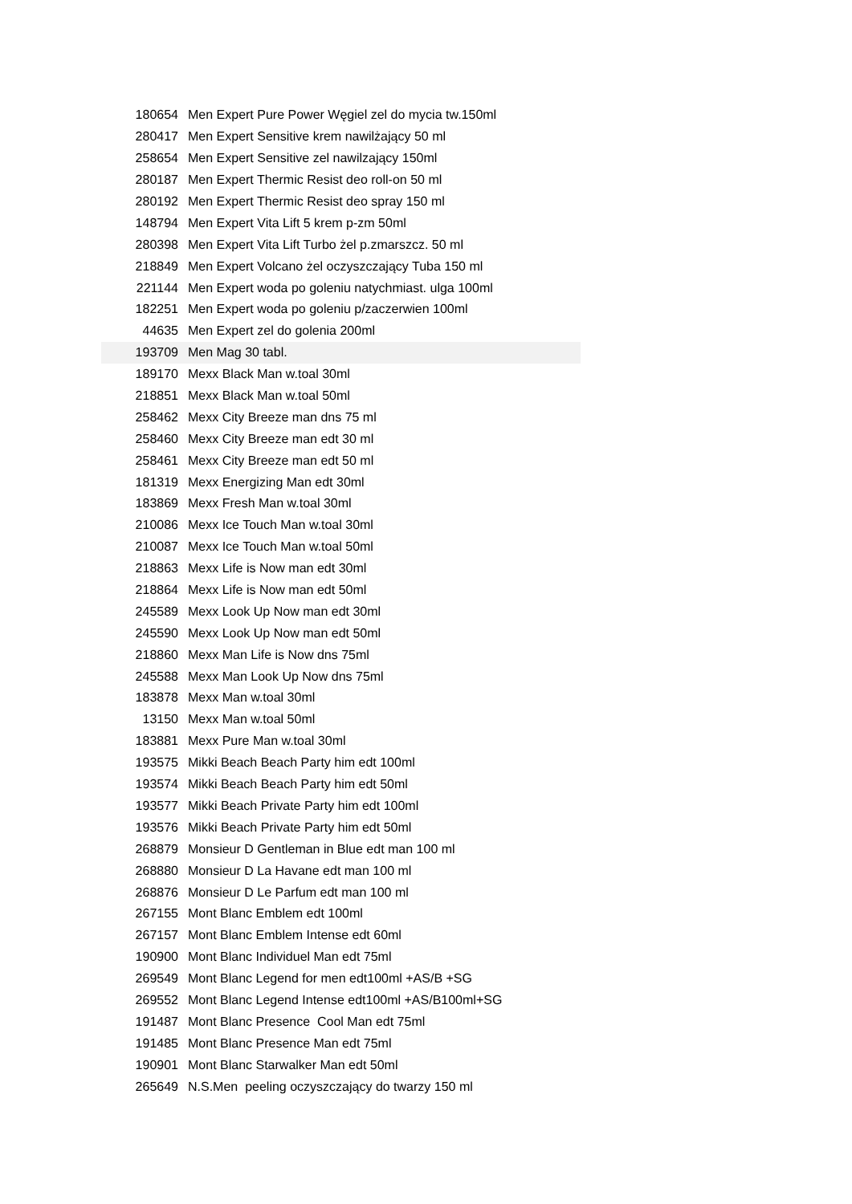| 180654 | Men Expert Pure Power Węgiel zel do mycia tw.150ml |
| 280417 | Men Expert Sensitive krem nawilżający 50 ml |
| 258654 | Men Expert Sensitive zel nawilzający 150ml |
| 280187 | Men Expert Thermic Resist deo roll-on 50 ml |
| 280192 | Men Expert Thermic Resist deo spray 150 ml |
| 148794 | Men Expert Vita Lift 5 krem p-zm 50ml |
| 280398 | Men Expert Vita Lift Turbo żel p.zmarszcz. 50 ml |
| 218849 | Men Expert Volcano żel oczyszczający Tuba 150 ml |
| 221144 | Men Expert woda po goleniu natychmiast. ulga 100ml |
| 182251 | Men Expert woda po goleniu p/zaczerwien 100ml |
| 44635 | Men Expert zel do golenia 200ml |
| 193709 | Men Mag 30 tabl. |
| 189170 | Mexx Black Man w.toal 30ml |
| 218851 | Mexx Black Man w.toal 50ml |
| 258462 | Mexx City Breeze man dns 75 ml |
| 258460 | Mexx City Breeze man edt 30 ml |
| 258461 | Mexx City Breeze man edt 50 ml |
| 181319 | Mexx Energizing Man edt 30ml |
| 183869 | Mexx Fresh Man w.toal 30ml |
| 210086 | Mexx Ice Touch Man w.toal 30ml |
| 210087 | Mexx Ice Touch Man w.toal 50ml |
| 218863 | Mexx Life is Now man edt 30ml |
| 218864 | Mexx Life is Now man edt 50ml |
| 245589 | Mexx Look Up Now man edt 30ml |
| 245590 | Mexx Look Up Now man edt 50ml |
| 218860 | Mexx Man Life is Now dns 75ml |
| 245588 | Mexx Man Look Up Now dns 75ml |
| 183878 | Mexx Man w.toal 30ml |
| 13150 | Mexx Man w.toal 50ml |
| 183881 | Mexx Pure Man w.toal 30ml |
| 193575 | Mikki Beach Beach Party him edt 100ml |
| 193574 | Mikki Beach Beach Party him edt 50ml |
| 193577 | Mikki Beach Private Party him edt 100ml |
| 193576 | Mikki Beach Private Party him edt 50ml |
| 268879 | Monsieur D Gentleman in Blue edt man 100 ml |
| 268880 | Monsieur D La Havane edt man 100 ml |
| 268876 | Monsieur D Le Parfum edt man 100 ml |
| 267155 | Mont Blanc Emblem edt 100ml |
| 267157 | Mont Blanc Emblem Intense edt 60ml |
| 190900 | Mont Blanc Individuel Man edt 75ml |
| 269549 | Mont Blanc Legend for men edt100ml +AS/B +SG |
| 269552 | Mont Blanc Legend Intense edt100ml +AS/B100ml+SG |
| 191487 | Mont Blanc Presence Cool Man edt 75ml |
| 191485 | Mont Blanc Presence Man edt 75ml |
| 190901 | Mont Blanc Starwalker Man edt 50ml |
| 265649 | N.S.Men peeling oczyszczający do twarzy 150 ml |